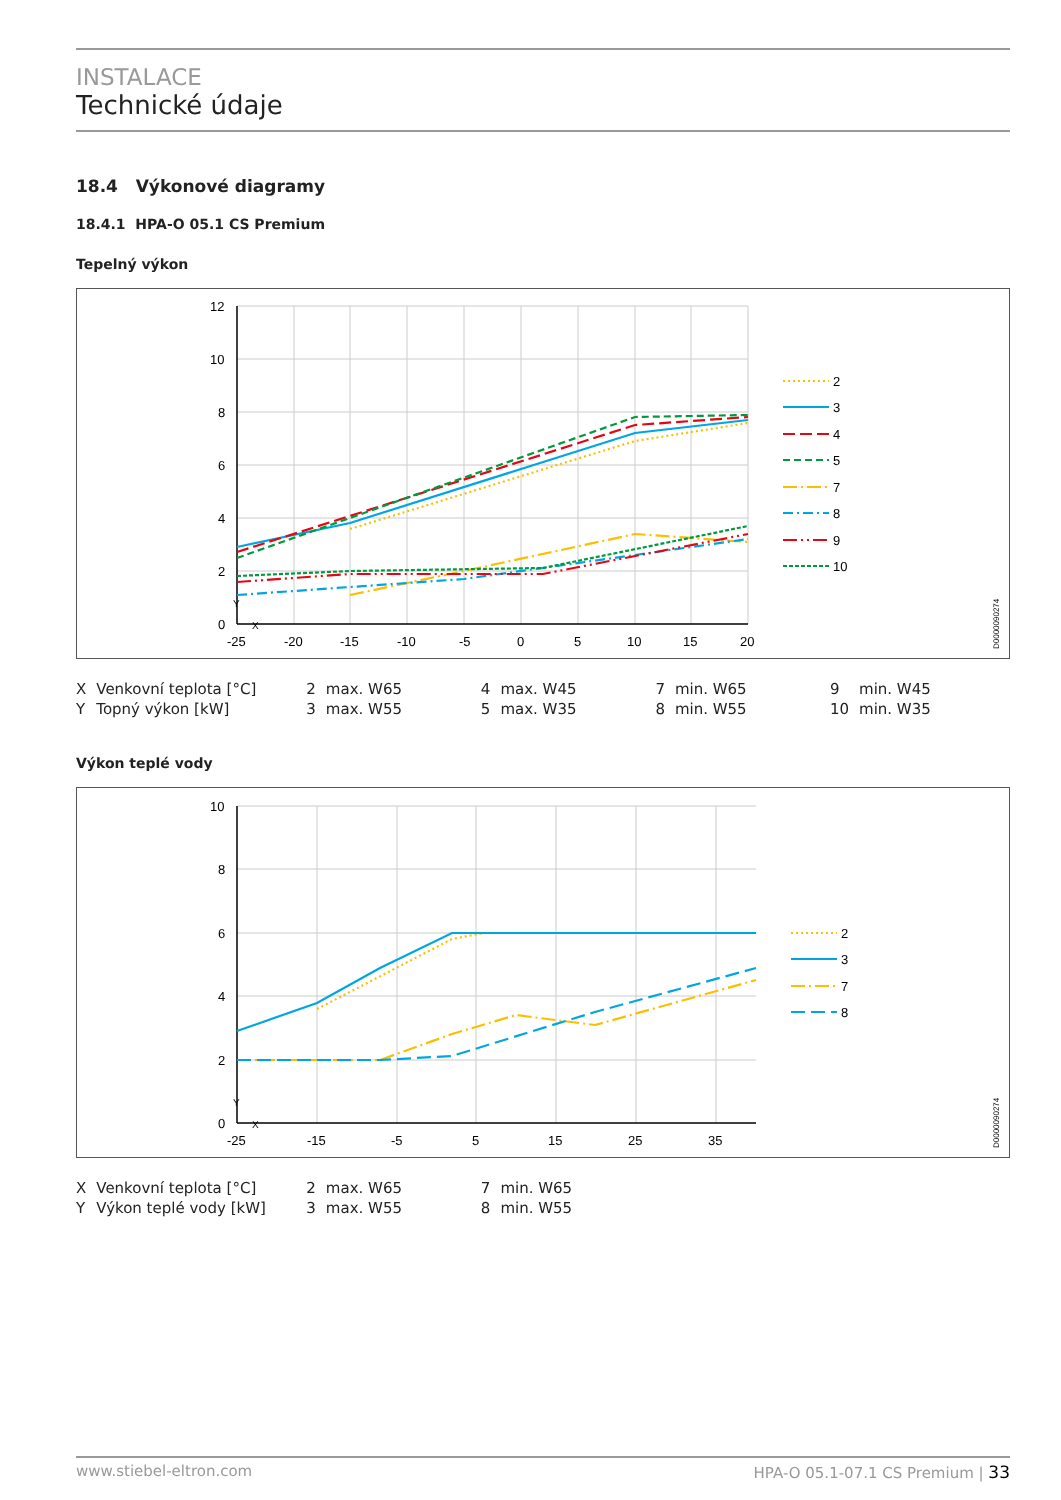INSTALACE
Technické údaje
18.4 Výkonové diagramy
18.4.1 HPA-O 05.1 CS Premium
Tepelný výkon
12
10
8
6
4
2
0
-25
-20
-15
-10
-5
0
5
10
15
20
Y
X
2
3
4
5
7
8
9
10
D0000090274
| X | Venkovní teplota [°C] | 2 | max. W65 | 4 | max. W45 | 7 | min. W65 | 9 | min. W45 |
| Y | Topný výkon [kW] | 3 | max. W55 | 5 | max. W35 | 8 | min. W55 | 10 | min. W35 |
Výkon teplé vody
10
8
6
4
2
0
-25
-15
-5
5
15
25
35
Y
X
2
3
7
8
D0000090274
| X | Venkovní teplota [°C] | 2 | max. W65 | 7 | min. W65 |
| Y | Výkon teplé vody [kW] | 3 | max. W55 | 8 | min. W55 |
www.stiebel-eltron.com HPA-O 05.1-07.1 CS Premium | 33